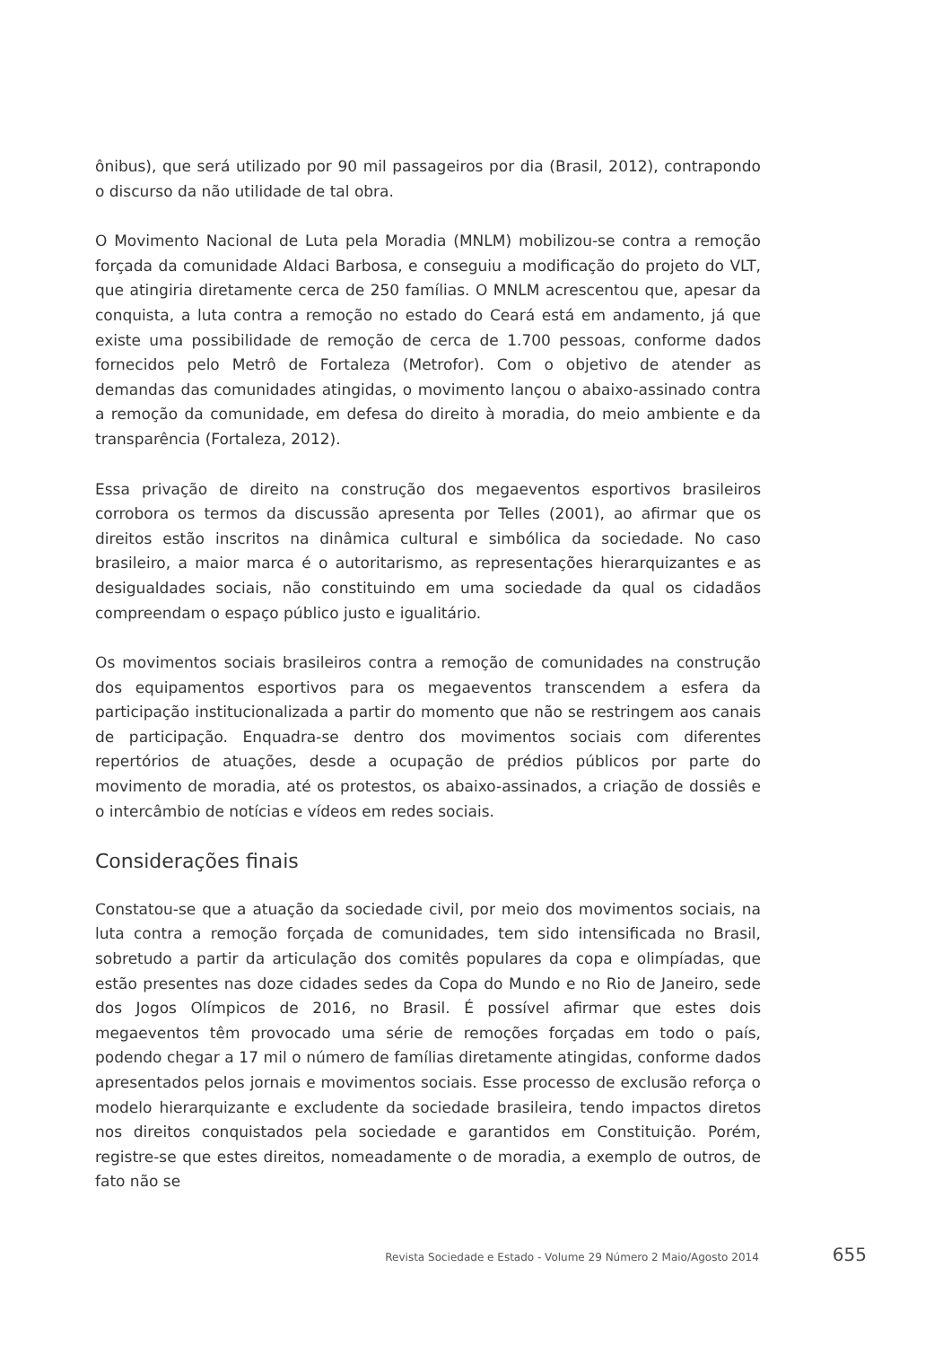ônibus), que será utilizado por 90 mil passageiros por dia (Brasil, 2012), contrapondo o discurso da não utilidade de tal obra.
O Movimento Nacional de Luta pela Moradia (MNLM) mobilizou-se contra a remoção forçada da comunidade Aldaci Barbosa, e conseguiu a modificação do projeto do VLT, que atingiria diretamente cerca de 250 famílias. O MNLM acrescentou que, apesar da conquista, a luta contra a remoção no estado do Ceará está em andamento, já que existe uma possibilidade de remoção de cerca de 1.700 pessoas, conforme dados fornecidos pelo Metrô de Fortaleza (Metrofor). Com o objetivo de atender as demandas das comunidades atingidas, o movimento lançou o abaixo-assinado contra a remoção da comunidade, em defesa do direito à moradia, do meio ambiente e da transparência (Fortaleza, 2012).
Essa privação de direito na construção dos megaeventos esportivos brasileiros corrobora os termos da discussão apresenta por Telles (2001), ao afirmar que os direitos estão inscritos na dinâmica cultural e simbólica da sociedade. No caso brasileiro, a maior marca é o autoritarismo, as representações hierarquizantes e as desigualdades sociais, não constituindo em uma sociedade da qual os cidadãos compreendam o espaço público justo e igualitário.
Os movimentos sociais brasileiros contra a remoção de comunidades na construção dos equipamentos esportivos para os megaeventos transcendem a esfera da participação institucionalizada a partir do momento que não se restringem aos canais de participação. Enquadra-se dentro dos movimentos sociais com diferentes repertórios de atuações, desde a ocupação de prédios públicos por parte do movimento de moradia, até os protestos, os abaixo-assinados, a criação de dossiês e o intercâmbio de notícias e vídeos em redes sociais.
Considerações finais
Constatou-se que a atuação da sociedade civil, por meio dos movimentos sociais, na luta contra a remoção forçada de comunidades, tem sido intensificada no Brasil, sobretudo a partir da articulação dos comitês populares da copa e olimpíadas, que estão presentes nas doze cidades sedes da Copa do Mundo e no Rio de Janeiro, sede dos Jogos Olímpicos de 2016, no Brasil. É possível afirmar que estes dois megaeventos têm provocado uma série de remoções forçadas em todo o país, podendo chegar a 17 mil o número de famílias diretamente atingidas, conforme dados apresentados pelos jornais e movimentos sociais. Esse processo de exclusão reforça o modelo hierarquizante e excludente da sociedade brasileira, tendo impactos diretos nos direitos conquistados pela sociedade e garantidos em Constituição. Porém, registre-se que estes direitos, nomeadamente o de moradia, a exemplo de outros, de fato não se
Revista Sociedade e Estado - Volume 29 Número 2 Maio/Agosto 2014 655